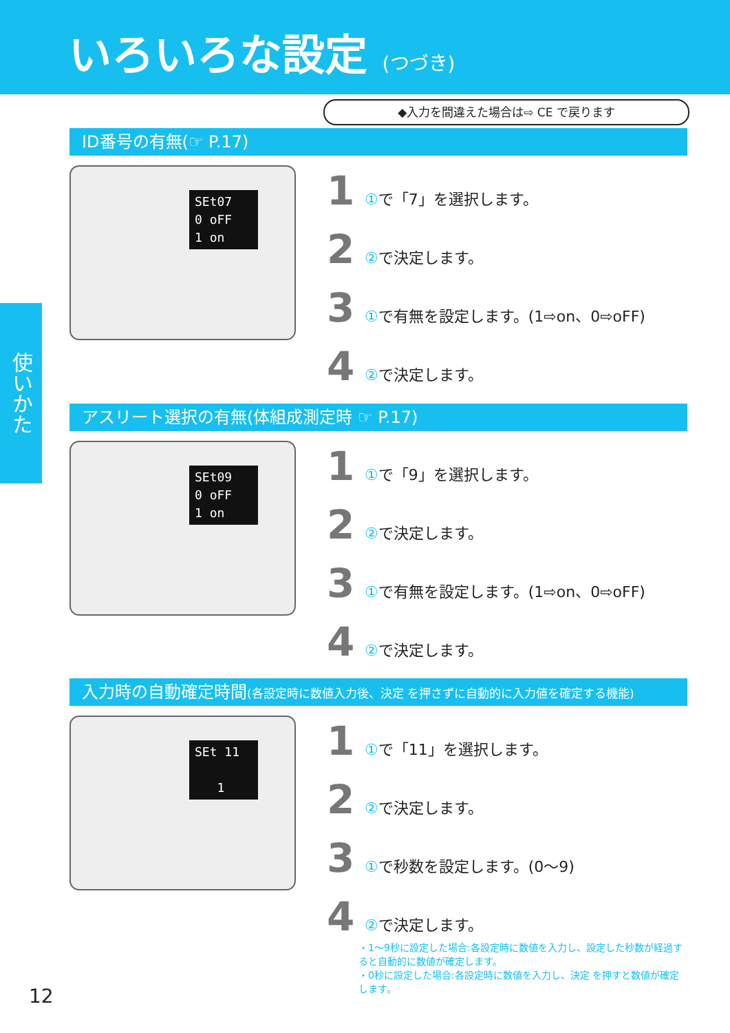いろいろな設定 (つづき)
◆入力を間違えた場合は⇨ CE で戻ります
使いかた
ID番号の有無(☞ P.17)
SEt07
0 oFF
1 on
1 ①で「7」を選択します。
2 ②で決定します。
3 ①で有無を設定します。(1⇨on、0⇨oFF)
4 ②で決定します。
アスリート選択の有無(体組成測定時 ☞ P.17)
SEt09
0 oFF
1 on
1 ①で「9」を選択します。
2 ②で決定します。
3 ①で有無を設定します。(1⇨on、0⇨oFF)
4 ②で決定します。
入力時の自動確定時間(各設定時に数値入力後、決定 を押さずに自動的に入力値を確定する機能)
SEt 11
1
1 ①で「11」を選択します。
2 ②で決定します。
3 ①で秒数を設定します。(0〜9)
4 ②で決定します。
・1〜9秒に設定した場合:各設定時に数値を入力し、設定した秒数が経過すると自動的に数値が確定します。
・0秒に設定した場合:各設定時に数値を入力し、決定 を押すと数値が確定します。
12